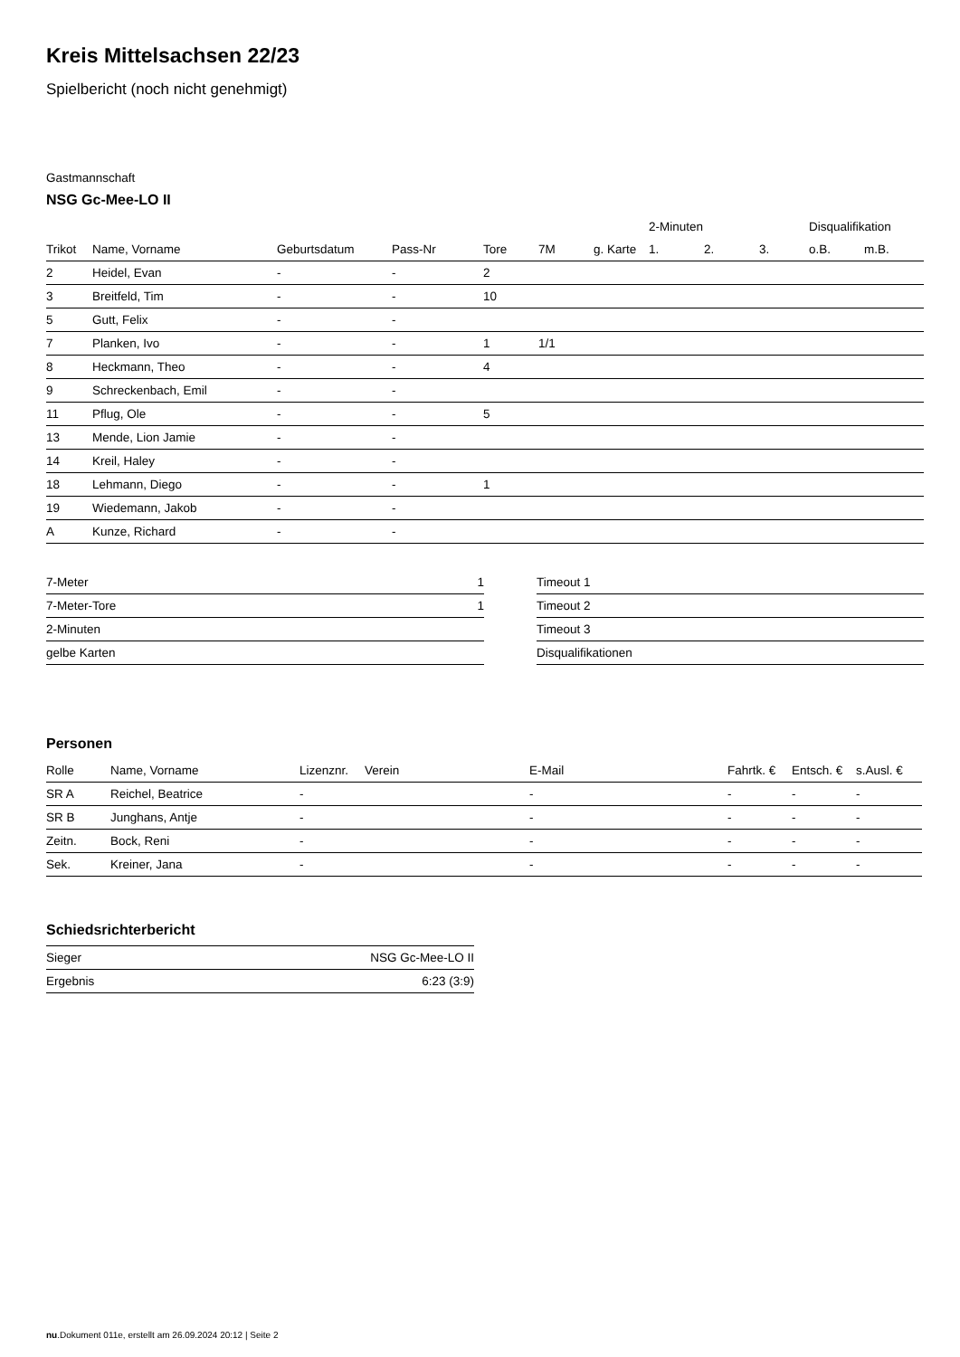Kreis Mittelsachsen 22/23
Spielbericht (noch nicht genehmigt)
Gastmannschaft
NSG Gc-Mee-LO II
| | | | | | | | 2-Minuten | | | Disqualifikation | |
| --- | --- | --- | --- | --- | --- | --- | --- | --- | --- | --- | --- |
| Trikot | Name, Vorname | Geburtsdatum | Pass-Nr | Tore | 7M | g. Karte | 1. | 2. | 3. | o.B. | m.B. |
| 2 | Heidel, Evan | - | - | 2 | | | | | | | |
| 3 | Breitfeld, Tim | - | - | 10 | | | | | | | |
| 5 | Gutt, Felix | - | - | | | | | | | | |
| 7 | Planken, Ivo | - | - | 1 | 1/1 | | | | | | |
| 8 | Heckmann, Theo | - | - | 4 | | | | | | | |
| 9 | Schreckenbach, Emil | - | - | | | | | | | | |
| 11 | Pflug, Ole | - | - | 5 | | | | | | | |
| 13 | Mende, Lion Jamie | - | - | | | | | | | | |
| 14 | Kreil, Haley | - | - | | | | | | | | |
| 18 | Lehmann, Diego | - | - | 1 | | | | | | | |
| 19 | Wiedemann, Jakob | - | - | | | | | | | | |
| A | Kunze, Richard | - | - | | | | | | | | |
| 7-Meter | 1 |
| 7-Meter-Tore | 1 |
| 2-Minuten | |
| gelbe Karten | |
| Timeout 1 |
| Timeout 2 |
| Timeout 3 |
| Disqualifikationen |
Personen
| Rolle | Name, Vorname | Lizenznr. | Verein | E-Mail | Fahrtk. € | Entsch. € | s.Ausl. € |
| --- | --- | --- | --- | --- | --- | --- | --- |
| SR A | Reichel, Beatrice | - | | - | - | - | - |
| SR B | Junghans, Antje | - | | - | - | - | - |
| Zeitn. | Bock, Reni | - | | - | - | - | - |
| Sek. | Kreiner, Jana | - | | - | - | - | - |
Schiedsrichterbericht
| Sieger | NSG Gc-Mee-LO II |
| Ergebnis | 6:23 (3:9) |
nu.Dokument 011e, erstellt am 26.09.2024 20:12 | Seite 2